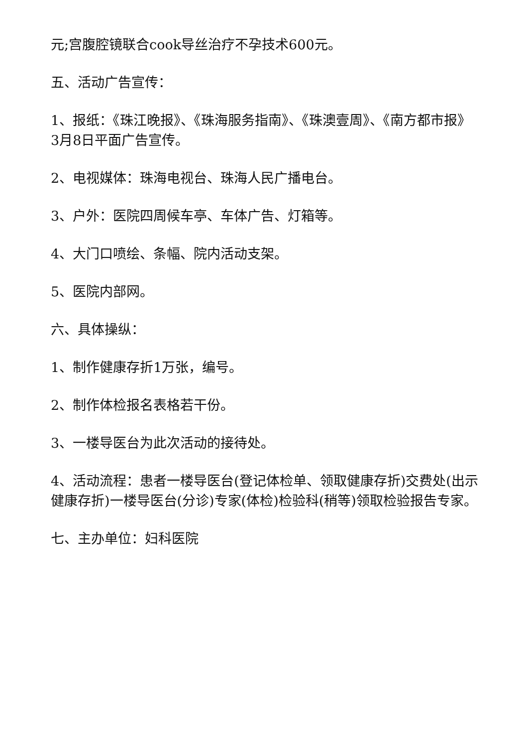元;宫腹腔镜联合cook导丝治疗不孕技术600元。
五、活动广告宣传：
1、报纸：《珠江晚报》、《珠海服务指南》、《珠澳壹周》、《南方都市报》3月8日平面广告宣传。
2、电视媒体：珠海电视台、珠海人民广播电台。
3、户外：医院四周候车亭、车体广告、灯箱等。
4、大门口喷绘、条幅、院内活动支架。
5、医院内部网。
六、具体操纵：
1、制作健康存折1万张，编号。
2、制作体检报名表格若干份。
3、一楼导医台为此次活动的接待处。
4、活动流程：患者一楼导医台(登记体检单、领取健康存折)交费处(出示健康存折)一楼导医台(分诊)专家(体检)检验科(稍等)领取检验报告专家。
七、主办单位：妇科医院